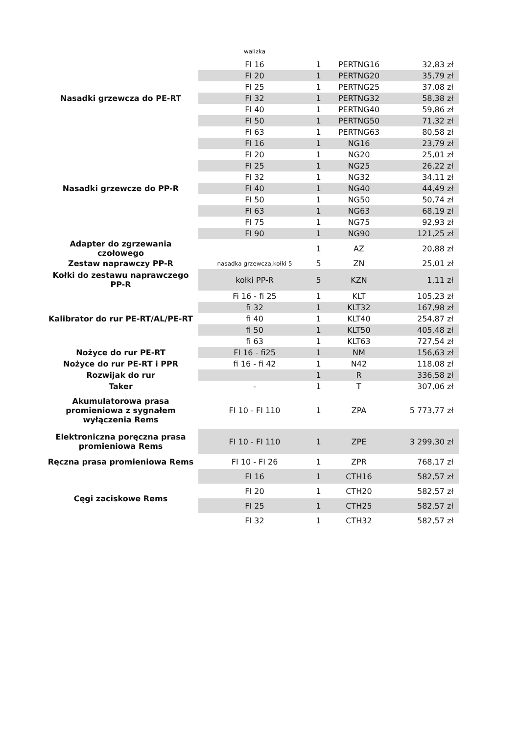| | walizka | | | |
| Nasadki grzewcza do PE-RT | FI 16 | 1 | PERTNG16 | 32,83 zł |
| | FI 20 | 1 | PERTNG20 | 35,79 zł |
| | FI 25 | 1 | PERTNG25 | 37,08 zł |
| | FI 32 | 1 | PERTNG32 | 58,38 zł |
| | FI 40 | 1 | PERTNG40 | 59,86 zł |
| | FI 50 | 1 | PERTNG50 | 71,32 zł |
| | FI 63 | 1 | PERTNG63 | 80,58 zł |
| Nasadki grzewcze do PP-R | FI 16 | 1 | NG16 | 23,79 zł |
| | FI 20 | 1 | NG20 | 25,01 zł |
| | FI 25 | 1 | NG25 | 26,22 zł |
| | FI 32 | 1 | NG32 | 34,11 zł |
| | FI 40 | 1 | NG40 | 44,49 zł |
| | FI 50 | 1 | NG50 | 50,74 zł |
| | FI 63 | 1 | NG63 | 68,19 zł |
| | FI 75 | 1 | NG75 | 92,93 zł |
| | FI 90 | 1 | NG90 | 121,25 zł |
| Adapter do zgrzewania czołowego | | 1 | AZ | 20,88 zł |
| Zestaw naprawczy PP-R | nasadka grzewcza,kołki 5 | 5 | ZN | 25,01 zł |
| Kołki do zestawu naprawczego PP-R | kołki PP-R | 5 | KZN | 1,11 zł |
| Kalibrator do rur PE-RT/AL/PE-RT | Fi 16 - fi 25 | 1 | KLT | 105,23 zł |
| | fi 32 | 1 | KLT32 | 167,98 zł |
| | fi 40 | 1 | KLT40 | 254,87 zł |
| | fi 50 | 1 | KLT50 | 405,48 zł |
| | fi 63 | 1 | KLT63 | 727,54 zł |
| Nożyce do rur PE-RT | FI 16 - fi25 | 1 | NM | 156,63 zł |
| Nożyce do rur PE-RT i PPR | fi 16 - fi 42 | 1 | N42 | 118,08 zł |
| Rozwijak do rur | | 1 | R | 336,58 zł |
| Taker | - | 1 | T | 307,06 zł |
| Akumulatorowa prasa promieniowa z sygnałem wyłączenia Rems | FI 10 - FI 110 | 1 | ZPA | 5 773,77 zł |
| Elektroniczna poręczna prasa promieniowa Rems | FI 10 - FI 110 | 1 | ZPE | 3 299,30 zł |
| Ręczna prasa promieniowa Rems | FI 10 - FI 26 | 1 | ZPR | 768,17 zł |
| Cęgi zaciskowe Rems | FI 16 | 1 | CTH16 | 582,57 zł |
| | FI 20 | 1 | CTH20 | 582,57 zł |
| | FI 25 | 1 | CTH25 | 582,57 zł |
| | FI 32 | 1 | CTH32 | 582,57 zł |